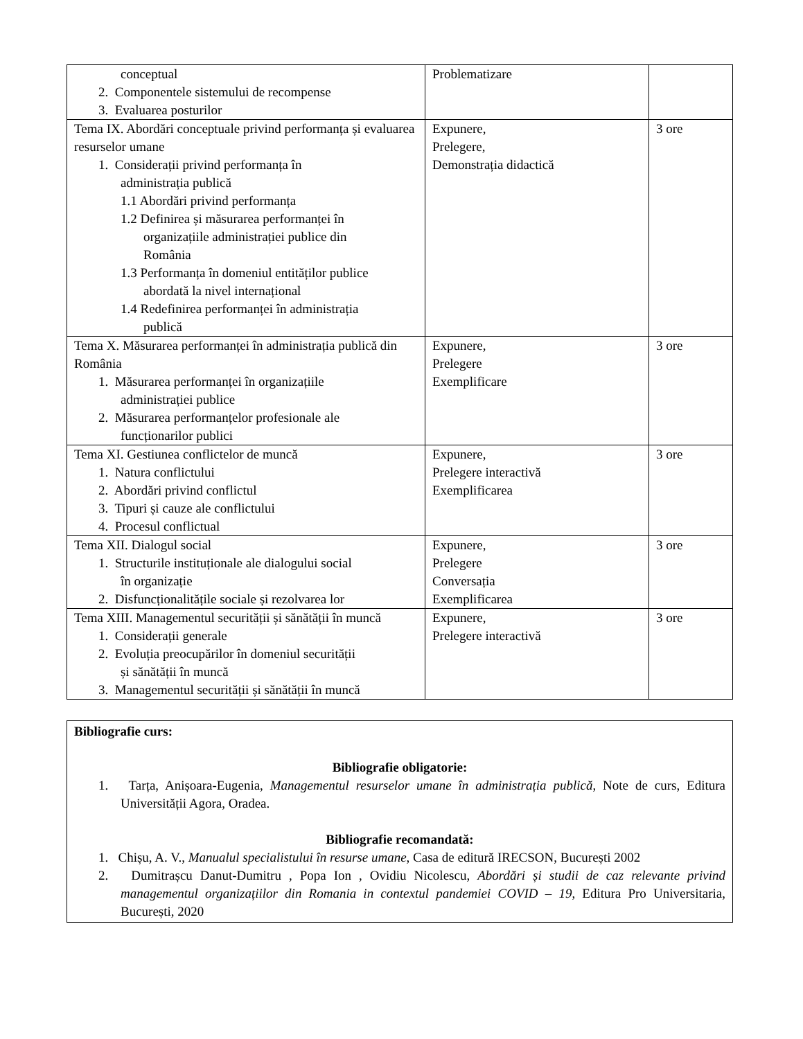| conceptual 2. Componentele sistemului de recompense 3. Evaluarea posturilor | Problematizare | |
| Tema IX. Abordări conceptuale privind performanța și evaluarea resurselor umane 1. Considerații privind performanța în administrația publică 1.1 Abordări privind performanța 1.2 Definirea și măsurarea performanței în organizațiile administrației publice din România 1.3 Performanța în domeniul entităților publice abordată la nivel internațional 1.4 Redefinirea performanței în administrația publică | Expunere, Prelegere, Demonstrația didactică | 3 ore |
| Tema X. Măsurarea performanței în administrația publică din România 1. Măsurarea performanței în organizațiile administrației publice 2. Măsurarea performanțelor profesionale ale funcționarilor publici | Expunere, Prelegere Exemplificare | 3 ore |
| Tema XI. Gestiunea conflictelor de muncă 1. Natura conflictului 2. Abordări privind conflictul 3. Tipuri și cauze ale conflictului 4. Procesul conflictual | Expunere, Prelegere interactivă Exemplificarea | 3 ore |
| Tema XII. Dialogul social 1. Structurile instituționale ale dialogului social în organizație 2. Disfuncționalitățile sociale și rezolvarea lor | Expunere, Prelegere Conversația Exemplificarea | 3 ore |
| Tema XIII. Managementul securității și sănătății în muncă 1. Considerații generale 2. Evoluția preocupărilor în domeniul securității și sănătății în muncă 3. Managementul securității și sănătății în muncă | Expunere, Prelegere interactivă | 3 ore |
Bibliografie curs:
Bibliografie obligatorie:
1. Tarța, Anișoara-Eugenia, Managementul resurselor umane în administrația publică, Note de curs, Editura Universității Agora, Oradea.
Bibliografie recomandată:
1. Chișu, A. V., Manualul specialistului în resurse umane, Casa de editură IRECSON, București 2002
2. Dumitrașcu Danut-Dumitru , Popa Ion , Ovidiu Nicolescu, Abordări și studii de caz relevante privind managementul organizațiilor din Romania in contextul pandemiei COVID – 19, Editura Pro Universitaria, București, 2020